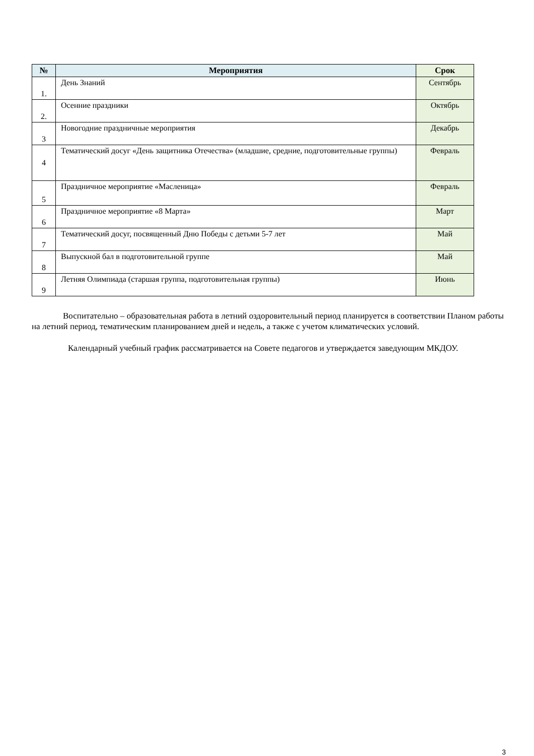| № | Мероприятия | Срок |
| --- | --- | --- |
| 1. | День Знаний | Сентябрь |
| 2. | Осенние праздники | Октябрь |
| 3 | Новогодние праздничные мероприятия | Декабрь |
| 4 | Тематический досуг «День защитника Отечества» (младшие, средние, подготовительные группы) | Февраль |
| 5 | Праздничное мероприятие «Масленица» | Февраль |
| 6 | Праздничное мероприятие «8 Марта» | Март |
| 7 | Тематический досуг, посвященный Дню Победы с детьми 5-7 лет | Май |
| 8 | Выпускной бал в подготовительной группе | Май |
| 9 | Летняя Олимпиада (старшая группа, подготовительная группы) | Июнь |
Воспитательно – образовательная работа в летний оздоровительный период планируется в соответствии Планом работы на летний период, тематическим планированием дней и недель, а также с учетом климатических условий.
Календарный учебный график рассматривается на Совете педагогов и утверждается заведующим МКДОУ.
3